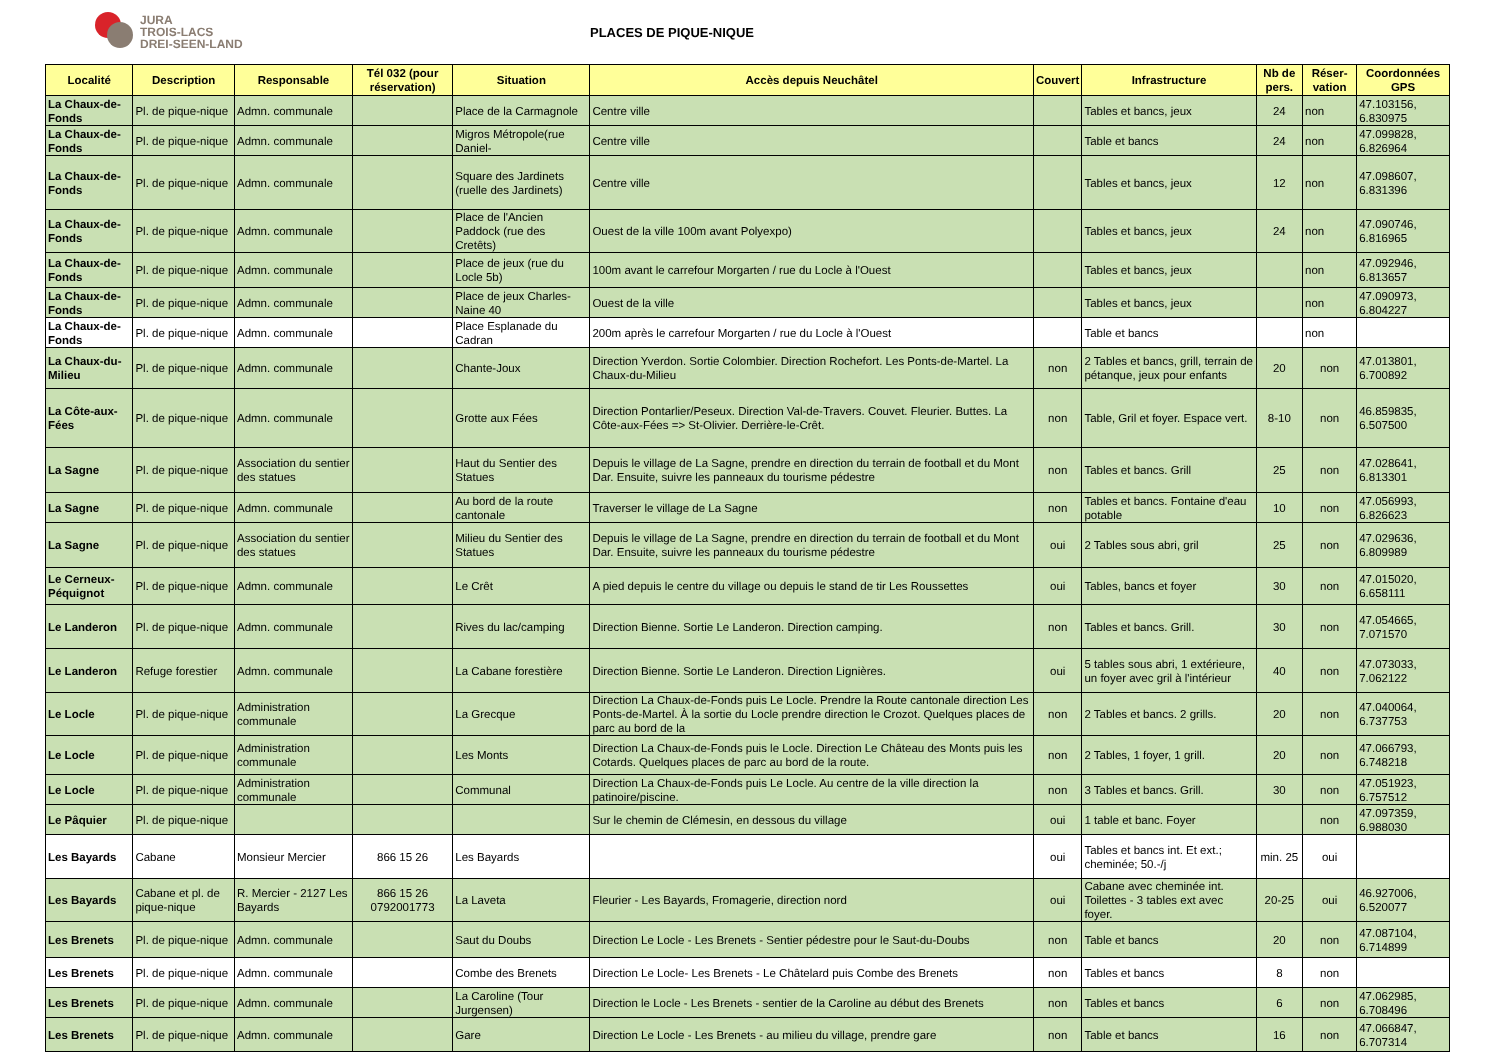JURA
TROIS-LACS
DREI-SEEN-LAND
PLACES DE PIQUE-NIQUE
| Localité | Description | Responsable | Tél 032 (pour réservation) | Situation | Accès depuis Neuchâtel | Couvert | Infrastructure | Nb de pers. | Réser-vation | Coordonnées GPS |
| --- | --- | --- | --- | --- | --- | --- | --- | --- | --- | --- |
| La Chaux-de-Fonds | Pl. de pique-nique | Admn. communale | | Place de la Carmagnole | Centre ville | | Tables et bancs, jeux | 24 | non | 47.103156, 6.830975 |
| La Chaux-de-Fonds | Pl. de pique-nique | Admn. communale | | Migros Métropole(rue Daniel- | Centre ville | | Table et bancs | 24 | non | 47.099828, 6.826964 |
| La Chaux-de-Fonds | Pl. de pique-nique | Admn. communale | | Square des Jardinets (ruelle des Jardinets) | Centre ville | | Tables et bancs, jeux | 12 | non | 47.098607, 6.831396 |
| La Chaux-de-Fonds | Pl. de pique-nique | Admn. communale | | Place de l'Ancien Paddock (rue des Cretêts) | Ouest de la ville 100m avant Polyexpo) | | Tables et bancs, jeux | 24 | non | 47.090746, 6.816965 |
| La Chaux-de-Fonds | Pl. de pique-nique | Admn. communale | | Place de jeux (rue du Locle 5b) | 100m avant le carrefour Morgarten / rue du Locle à l'Ouest | | Tables et bancs, jeux | | non | 47.092946, 6.813657 |
| La Chaux-de-Fonds | Pl. de pique-nique | Admn. communale | | Place de jeux Charles-Naine 40 | Ouest de la ville | | Tables et bancs, jeux | | non | 47.090973, 6.804227 |
| La Chaux-de-Fonds | Pl. de pique-nique | Admn. communale | | Place Esplanade du Cadran | 200m après le carrefour Morgarten / rue du Locle à l'Ouest | | Table et bancs | | non | |
| La Chaux-du-Milieu | Pl. de pique-nique | Admn. communale | | Chante-Joux | Direction Yverdon. Sortie Colombier. Direction Rochefort. Les Ponts-de-Martel. La Chaux-du-Milieu | non | 2 Tables et bancs, grill, terrain de pétanque, jeux pour enfants | 20 | non | 47.013801, 6.700892 |
| La Côte-aux-Fées | Pl. de pique-nique | Admn. communale | | Grotte aux Fées | Direction Pontarlier/Peseux. Direction Val-de-Travers. Couvet. Fleurier. Buttes. La Côte-aux-Fées => St-Olivier. Derrière-le-Crêt. | non | Table, Gril et foyer. Espace vert. | 8-10 | non | 46.859835, 6.507500 |
| La Sagne | Pl. de pique-nique | Association du sentier des statues | | Haut du Sentier des Statues | Depuis le village de La Sagne, prendre en direction du terrain de football et du Mont Dar. Ensuite, suivre les panneaux du tourisme pédestre | non | Tables et bancs. Grill | 25 | non | 47.028641, 6.813301 |
| La Sagne | Pl. de pique-nique | Admn. communale | | Au bord de la route cantonale | Traverser le village de La Sagne | non | Tables et bancs. Fontaine d'eau potable | 10 | non | 47.056993, 6.826623 |
| La Sagne | Pl. de pique-nique | Association du sentier des statues | | Milieu du Sentier des Statues | Depuis le village de La Sagne, prendre en direction du terrain de football et du Mont Dar. Ensuite, suivre les panneaux du tourisme pédestre | oui | 2 Tables sous abri, gril | 25 | non | 47.029636, 6.809989 |
| Le Cerneux-Péquignot | Pl. de pique-nique | Admn. communale | | Le Crêt | A pied depuis le centre du village ou depuis le stand de tir Les Roussettes | oui | Tables, bancs et foyer | 30 | non | 47.015020, 6.658111 |
| Le Landeron | Pl. de pique-nique | Admn. communale | | Rives du lac/camping | Direction Bienne. Sortie Le Landeron. Direction camping. | non | Tables et bancs. Grill. | 30 | non | 47.054665, 7.071570 |
| Le Landeron | Refuge forestier | Admn. communale | | La Cabane forestière | Direction Bienne. Sortie Le Landeron. Direction Lignières. | oui | 5 tables sous abri, 1 extérieure, un foyer avec gril à l'intérieur | 40 | non | 47.073033, 7.062122 |
| Le Locle | Pl. de pique-nique | Administration communale | | La Grecque | Direction La Chaux-de-Fonds puis Le Locle. Prendre la Route cantonale direction Les Ponts-de-Martel. À la sortie du Locle prendre direction le Crozot. Quelques places de parc au bord de la | non | 2 Tables et bancs. 2 grills. | 20 | non | 47.040064, 6.737753 |
| Le Locle | Pl. de pique-nique | Administration communale | | Les Monts | Direction La Chaux-de-Fonds puis le Locle. Direction Le Château des Monts puis les Cotards. Quelques places de parc au bord de la route. | non | 2 Tables, 1 foyer, 1 grill. | 20 | non | 47.066793, 6.748218 |
| Le Locle | Pl. de pique-nique | Administration communale | | Communal | Direction La Chaux-de-Fonds puis Le Locle. Au centre de la ville direction la patinoire/piscine. | non | 3 Tables et bancs. Grill. | 30 | non | 47.051923, 6.757512 |
| Le Pâquier | Pl. de pique-nique | | | | Sur le chemin de Clémesin, en dessous du village | oui | 1 table et banc. Foyer | | non | 47.097359, 6.988030 |
| Les Bayards | Cabane | Monsieur Mercier | 866 15 26 | Les Bayards | | oui | Tables et bancs int. Et ext.; cheminée; 50.-/j | min. 25 | oui | |
| Les Bayards | Cabane et pl. de pique-nique | R. Mercier - 2127 Les Bayards | 866 15 26 0792001773 | La Laveta | Fleurier - Les Bayards, Fromagerie, direction nord | oui | Cabane avec cheminée int. Toilettes - 3 tables ext avec foyer. | 20-25 | oui | 46.927006, 6.520077 |
| Les Brenets | Pl. de pique-nique | Admn. communale | | Saut du Doubs | Direction Le Locle - Les Brenets - Sentier pédestre pour le Saut-du-Doubs | non | Table et bancs | 20 | non | 47.087104, 6.714899 |
| Les Brenets | Pl. de pique-nique | Admn. communale | | Combe des Brenets | Direction Le Locle- Les Brenets - Le Châtelard puis Combe des Brenets | non | Tables et bancs | 8 | non | |
| Les Brenets | Pl. de pique-nique | Admn. communale | | La Caroline (Tour Jurgensen) | Direction le Locle - Les Brenets - sentier de la Caroline au début des Brenets | non | Tables et bancs | 6 | non | 47.062985, 6.708496 |
| Les Brenets | Pl. de pique-nique | Admn. communale | | Gare | Direction Le Locle - Les Brenets - au milieu du village, prendre gare | non | Table et bancs | 16 | non | 47.066847, 6.707314 |